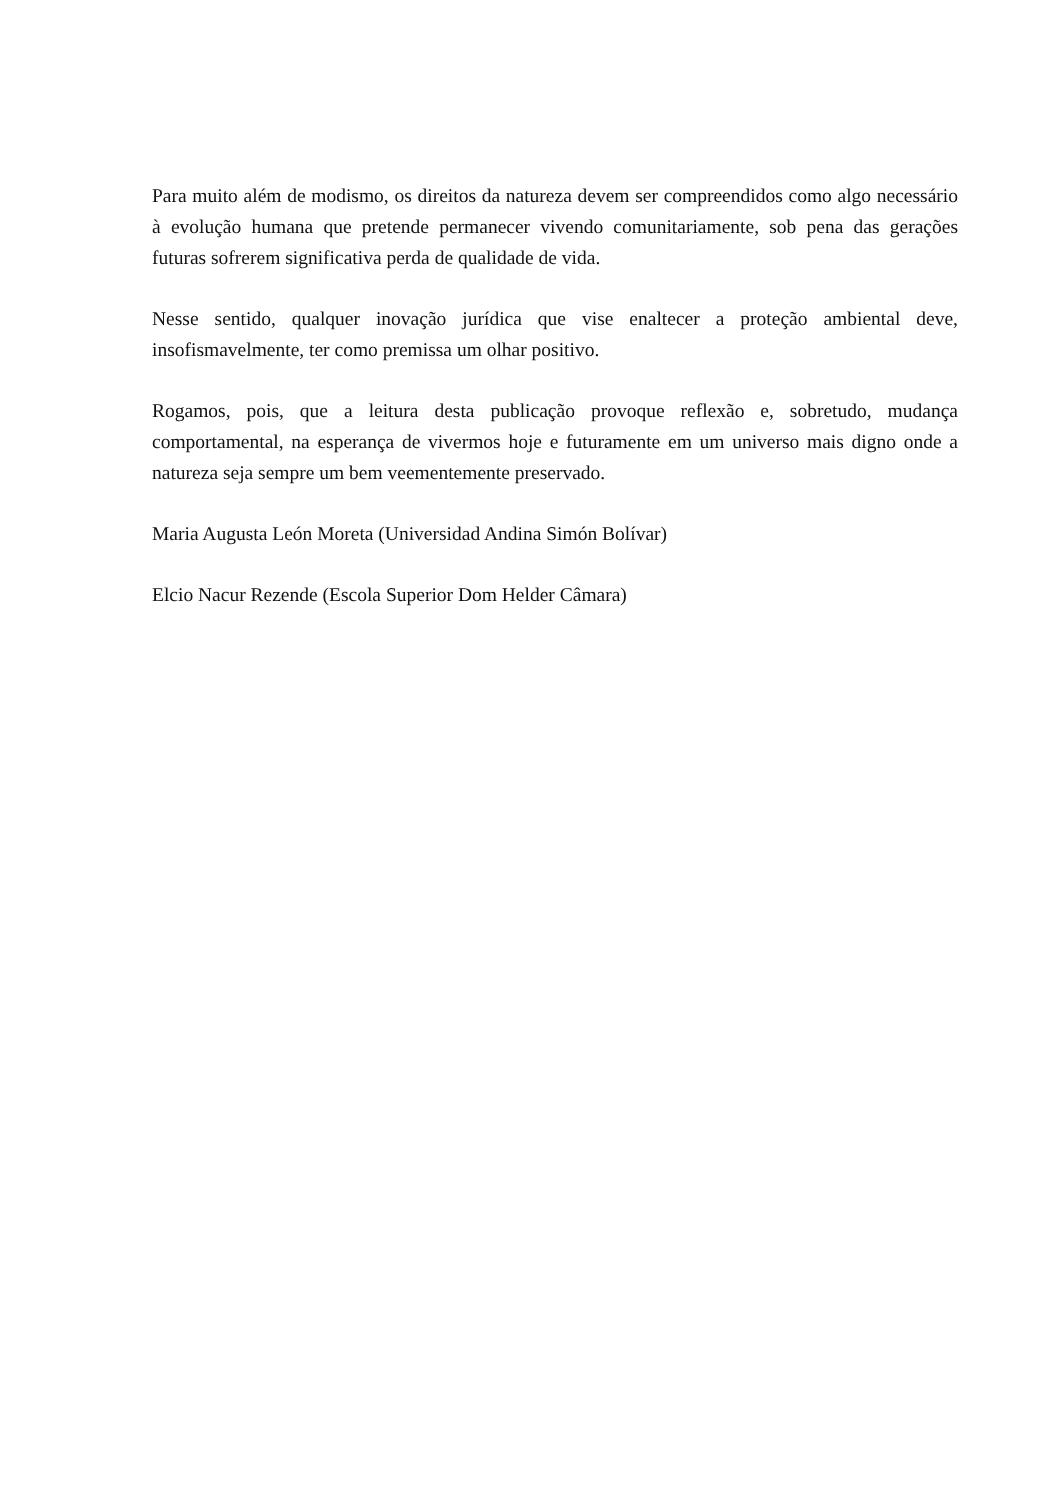Para muito além de modismo, os direitos da natureza devem ser compreendidos como algo necessário à evolução humana que pretende permanecer vivendo comunitariamente, sob pena das gerações futuras sofrerem significativa perda de qualidade de vida.
Nesse sentido, qualquer inovação jurídica que vise enaltecer a proteção ambiental deve, insofismavelmente, ter como premissa um olhar positivo.
Rogamos, pois, que a leitura desta publicação provoque reflexão e, sobretudo, mudança comportamental, na esperança de vivermos hoje e futuramente em um universo mais digno onde a natureza seja sempre um bem veementemente preservado.
Maria Augusta León Moreta (Universidad Andina Simón Bolívar)
Elcio Nacur Rezende (Escola Superior Dom Helder Câmara)